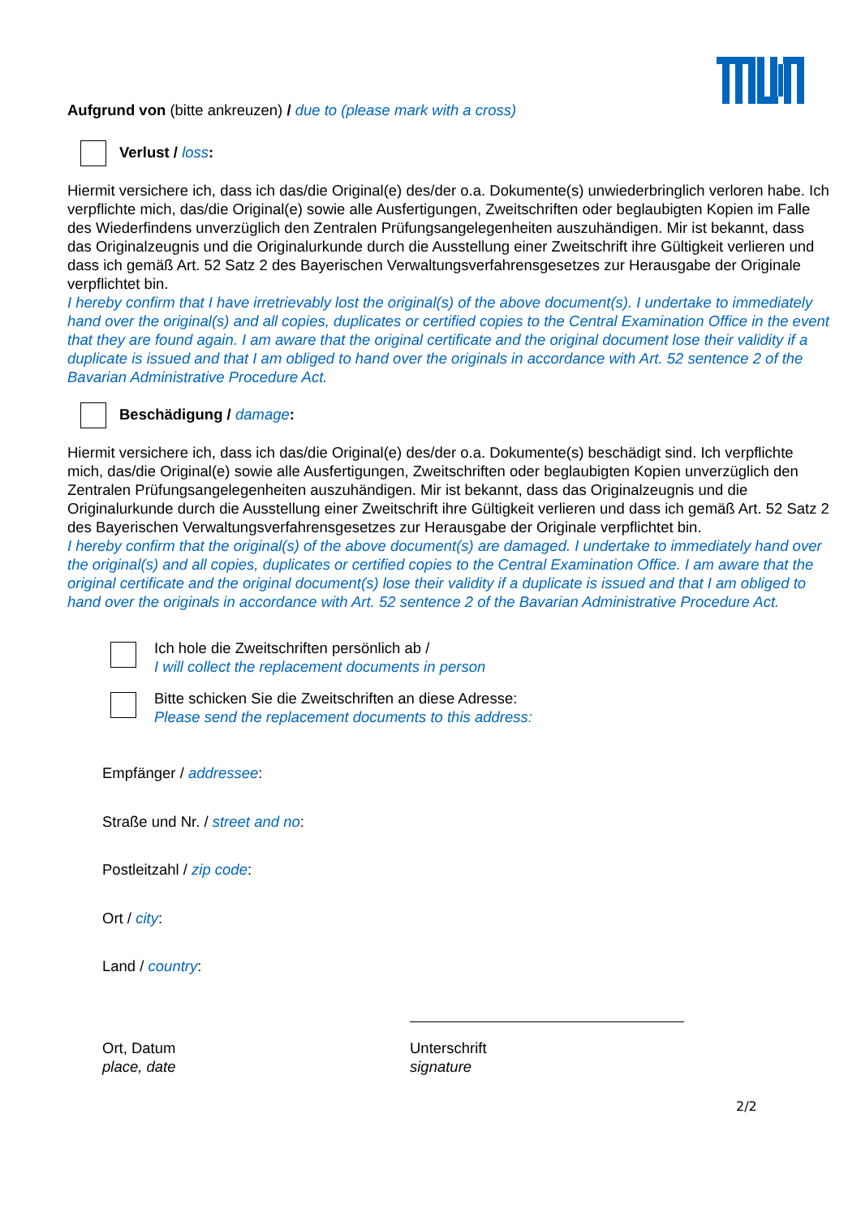Aufgrund von (bitte ankreuzen) / due to (please mark with a cross)
Verlust / loss:
Hiermit versichere ich, dass ich das/die Original(e) des/der o.a. Dokumente(s) unwiederbringlich verloren habe. Ich verpflichte mich, das/die Original(e) sowie alle Ausfertigungen, Zweitschriften oder beglaubigten Kopien im Falle des Wiederfindens unverzüglich den Zentralen Prüfungsangelegenheiten auszuhändigen. Mir ist bekannt, dass das Originalzeugnis und die Originalurkunde durch die Ausstellung einer Zweitschrift ihre Gültigkeit verlieren und dass ich gemäß Art. 52 Satz 2 des Bayerischen Verwaltungsverfahrensgesetzes zur Herausgabe der Originale verpflichtet bin.
I hereby confirm that I have irretrievably lost the original(s) of the above document(s). I undertake to immediately hand over the original(s) and all copies, duplicates or certified copies to the Central Examination Office in the event that they are found again. I am aware that the original certificate and the original document lose their validity if a duplicate is issued and that I am obliged to hand over the originals in accordance with Art. 52 sentence 2 of the Bavarian Administrative Procedure Act.
Beschädigung / damage:
Hiermit versichere ich, dass ich das/die Original(e) des/der o.a. Dokumente(s) beschädigt sind. Ich verpflichte mich, das/die Original(e) sowie alle Ausfertigungen, Zweitschriften oder beglaubigten Kopien unverzüglich den Zentralen Prüfungsangelegenheiten auszuhändigen. Mir ist bekannt, dass das Originalzeugnis und die Originalurkunde durch die Ausstellung einer Zweitschrift ihre Gültigkeit verlieren und dass ich gemäß Art. 52 Satz 2 des Bayerischen Verwaltungsverfahrensgesetzes zur Herausgabe der Originale verpflichtet bin.
I hereby confirm that the original(s) of the above document(s) are damaged. I undertake to immediately hand over the original(s) and all copies, duplicates or certified copies to the Central Examination Office. I am aware that the original certificate and the original document(s) lose their validity if a duplicate is issued and that I am obliged to hand over the originals in accordance with Art. 52 sentence 2 of the Bavarian Administrative Procedure Act.
Ich hole die Zweitschriften persönlich ab /
I will collect the replacement documents in person
Bitte schicken Sie die Zweitschriften an diese Adresse:
Please send the replacement documents to this address:
Empfänger / addressee:
Straße und Nr. / street and no:
Postleitzahl / zip code:
Ort / city:
Land / country:
Ort, Datum
place, date
Unterschrift
signature
2/2